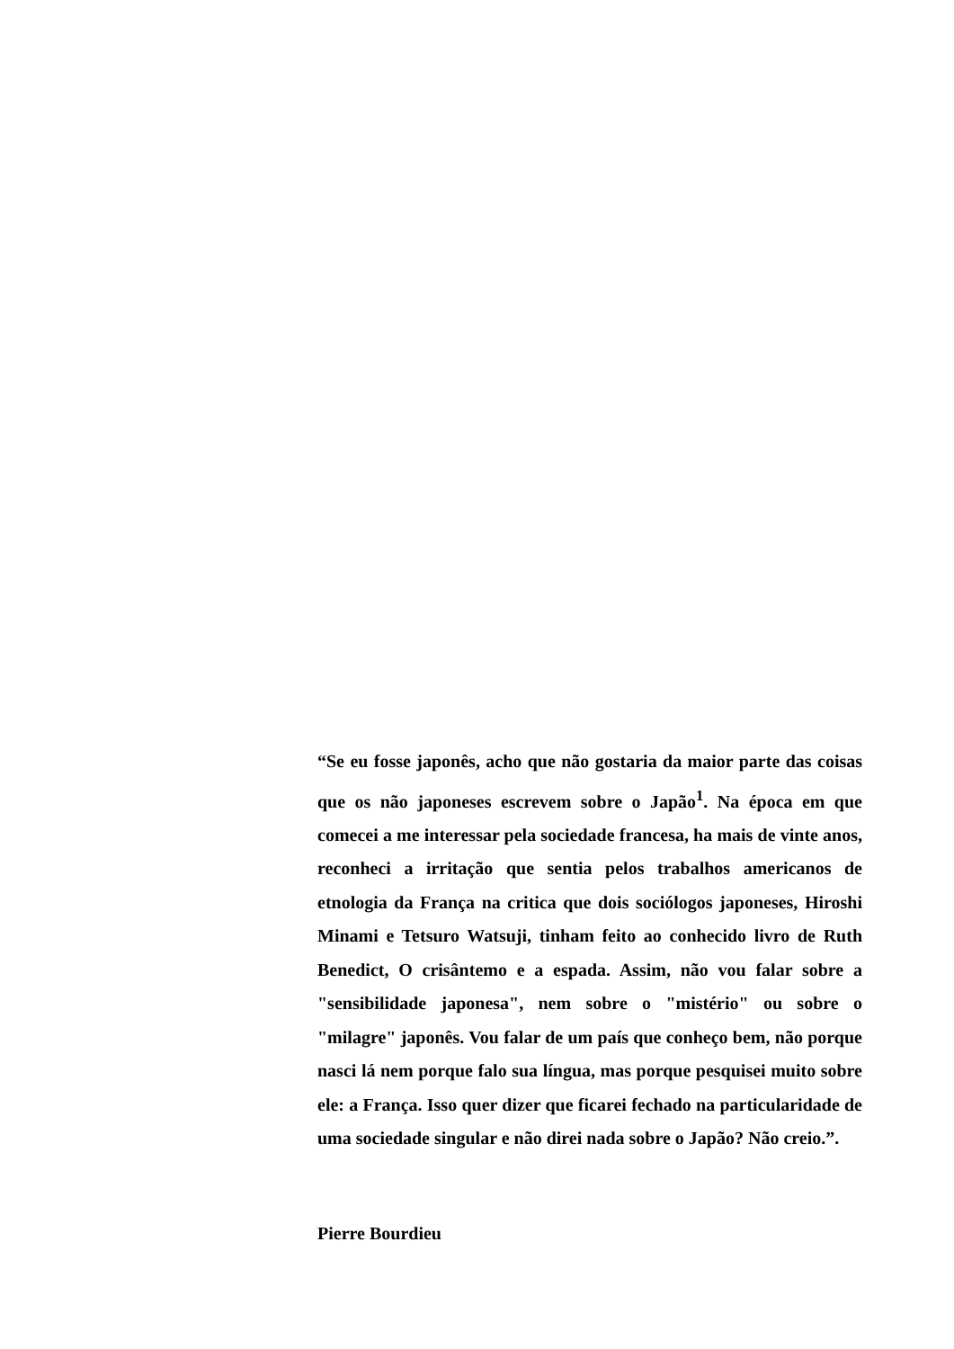“Se eu fosse japonês, acho que não gostaria da maior parte das coisas que os não japoneses escrevem sobre o Japão<sup>1</sup>. Na época em que comecei a me interessar pela sociedade francesa, ha mais de vinte anos, reconheci a irritação que sentia pelos trabalhos americanos de etnologia da França na critica que dois sociólogos japoneses, Hiroshi Minami e Tetsuro Watsuji, tinham feito ao conhecido livro de Ruth Benedict, O crisântemo e a espada. Assim, não vou falar sobre a "sensibilidade japonesa", nem sobre o "mistério" ou sobre o "milagre" japonês. Vou falar de um país que conheço bem, não porque nasci lá nem porque falo sua língua, mas porque pesquisei muito sobre ele: a França. Isso quer dizer que ficarei fechado na particularidade de uma sociedade singular e não direi nada sobre o Japão? Não creio.”.
Pierre Bourdieu